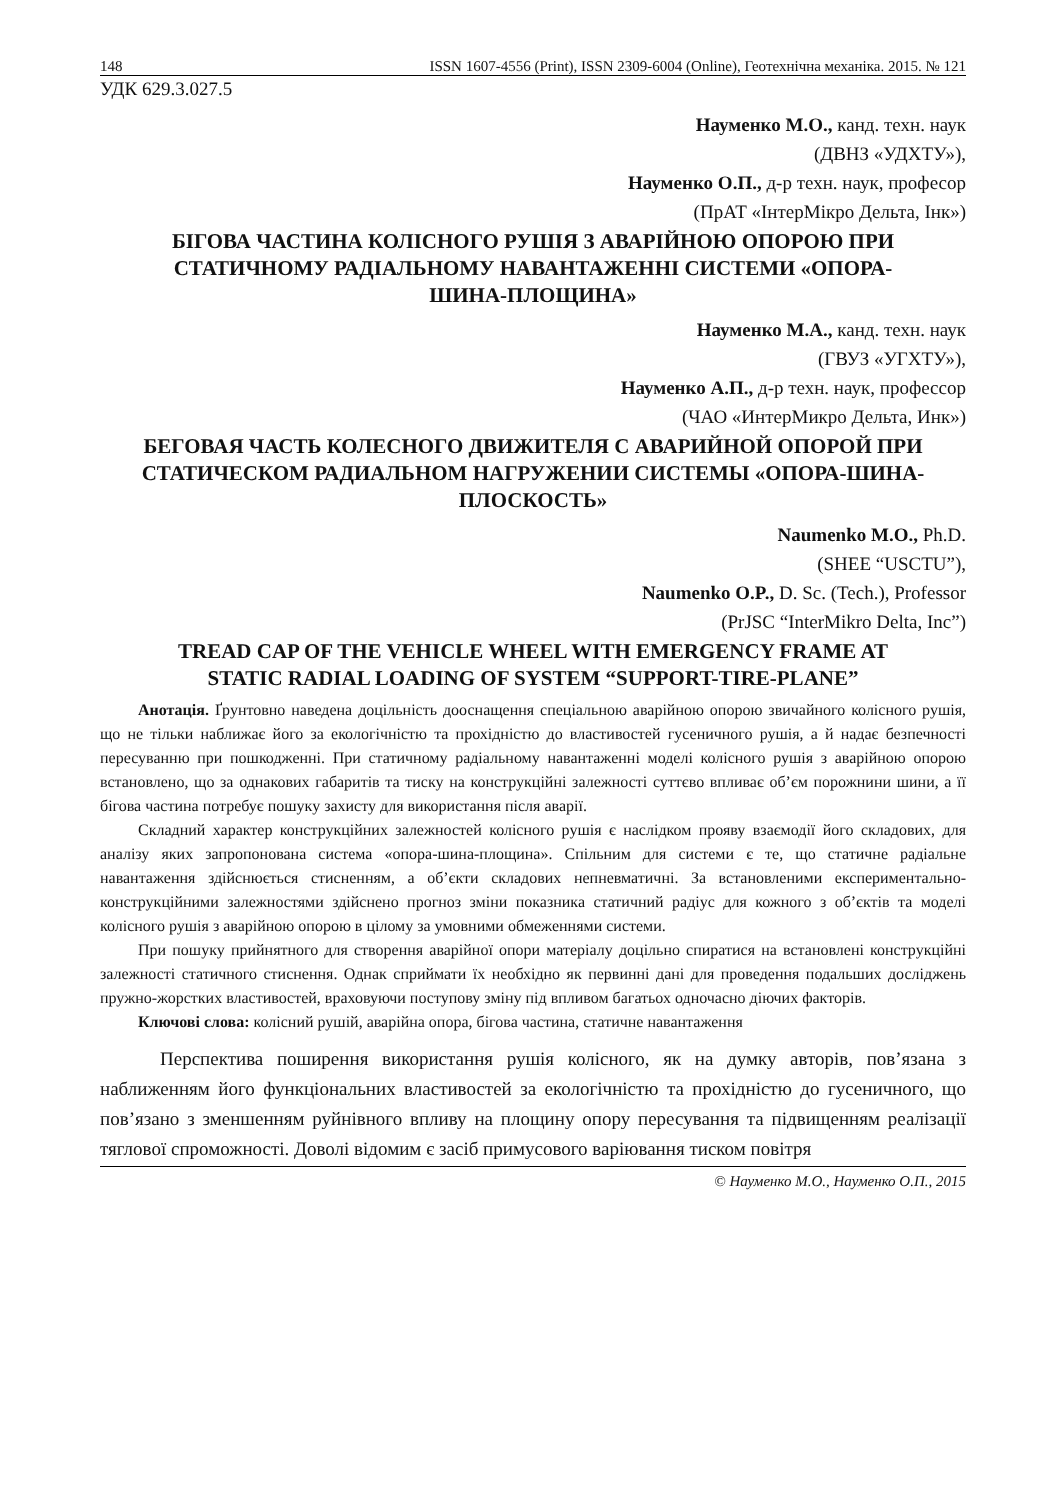148 ISSN 1607-4556 (Print), ISSN 2309-6004 (Online), Геотехнічна механіка. 2015. № 121
УДК 629.3.027.5
Науменко М.О., канд. техн. наук
(ДВНЗ «УДХТУ»),
Науменко О.П., д-р техн. наук, професор
(ПрАТ «ІнтерМікро Дельта, Інк»)
БІГОВА ЧАСТИНА КОЛІСНОГО РУШІЯ З АВАРІЙНОЮ ОПОРОЮ ПРИ СТАТИЧНОМУ РАДІАЛЬНОМУ НАВАНТАЖЕННІ СИСТЕМИ «ОПОРА-ШИНА-ПЛОЩИНА»
Науменко М.А., канд. техн. наук
(ГВУЗ «УГХТУ»),
Науменко А.П., д-р техн. наук, профессор
(ЧАО «ИнтерМикро Дельта, Инк»)
БЕГОВАЯ ЧАСТЬ КОЛЕСНОГО ДВИЖИТЕЛЯ С АВАРИЙНОЙ ОПОРОЙ ПРИ СТАТИЧЕСКОМ РАДИАЛЬНОМ НАГРУЖЕНИИ СИСТЕМЫ «ОПОРА-ШИНА-ПЛОСКОСТЬ»
Naumenko M.O., Ph.D.
(SHEE “USCTU”),
Naumenko O.P., D. Sc. (Tech.), Professor
(PrJSC “InterMikro Delta, Inc”)
TREAD CAP OF THE VEHICLE WHEEL WITH EMERGENCY FRAME AT STATIC RADIAL LOADING OF SYSTEM “SUPPORT-TIRE-PLANE”
Анотація. Ґрунтовно наведена доцільність дооснащення спеціальною аварійною опорою звичайного колісного рушія, що не тільки наближає його за екологічністю та прохідністю до властивостей гусеничного рушія, а й надає безпечності пересуванню при пошкодженні. При статичному радіальному навантаженні моделі колісного рушія з аварійною опорою встановлено, що за однакових габаритів та тиску на конструкційні залежності суттєво впливає об’єм порожнини шини, а її бігова частина потребує пошуку захисту для використання після аварії.
Складний характер конструкційних залежностей колісного рушія є наслідком прояву взаємодії його складових, для аналізу яких запропонована система «опора-шина-площина». Спільним для системи є те, що статичне радіальне навантаження здійснюється стисненням, а об’єкти складових непневматичні. За встановленими експериментально-конструкційними залежностями здійснено прогноз зміни показника статичний радіус для кожного з об’єктів та моделі колісного рушія з аварійною опорою в цілому за умовними обмеженнями системи.
При пошуку прийнятного для створення аварійної опори матеріалу доцільно спиратися на встановлені конструкційні залежності статичного стиснення. Однак сприймати їх необхідно як первинні дані для проведення подальших досліджень пружно-жорстких властивостей, враховуючи поступову зміну під впливом багатьох одночасно діючих факторів.
Ключові слова: колісний рушій, аварійна опора, бігова частина, статичне навантаження
Перспектива поширення використання рушія колісного, як на думку авторів, пов’язана з наближенням його функціональних властивостей за екологічністю та прохідністю до гусеничного, що пов’язано з зменшенням руйнівного впливу на площину опору пересування та підвищенням реалізації тяглової спроможності. Доволі відомим є засіб примусового варіювання тиском повітря
© Науменко М.О., Науменко О.П., 2015